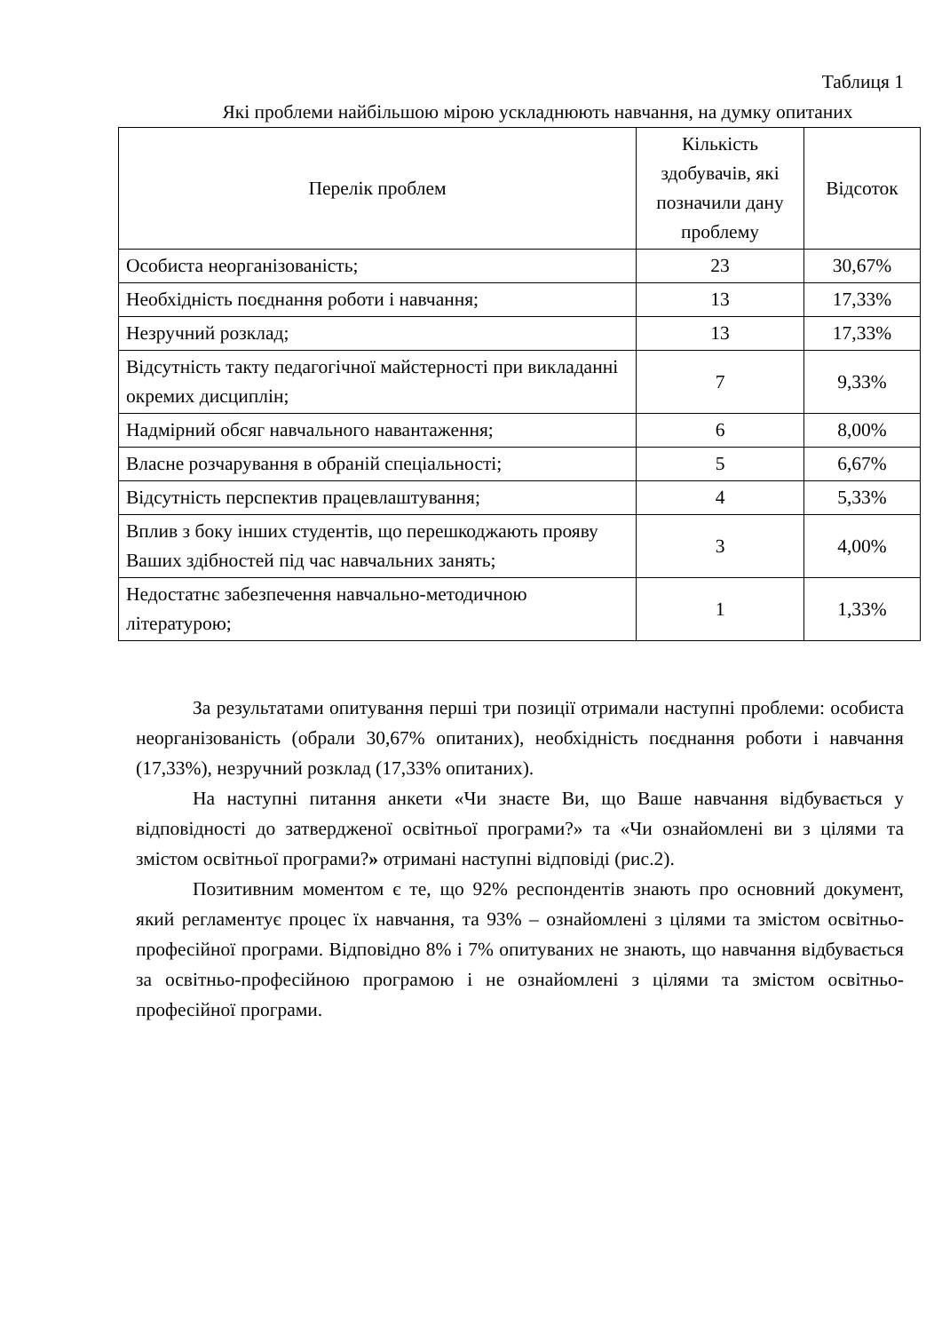Таблиця 1
Які проблеми найбільшою мірою ускладнюють навчання, на думку опитаних
| Перелік проблем | Кількість здобувачів, які позначили дану проблему | Відсоток |
| --- | --- | --- |
| Особиста неорганізованість; | 23 | 30,67% |
| Необхідність поєднання роботи і навчання; | 13 | 17,33% |
| Незручний розклад; | 13 | 17,33% |
| Відсутність такту педагогічної майстерності при викладанні окремих дисциплін; | 7 | 9,33% |
| Надмірний обсяг навчального навантаження; | 6 | 8,00% |
| Власне розчарування в обраній спеціальності; | 5 | 6,67% |
| Відсутність перспектив працевлаштування; | 4 | 5,33% |
| Вплив з боку інших студентів, що перешкоджають прояву Ваших здібностей під час навчальних занять; | 3 | 4,00% |
| Недостатнє забезпечення навчально-методичною літературою; | 1 | 1,33% |
За результатами опитування перші три позиції отримали наступні проблеми: особиста неорганізованість (обрали 30,67% опитаних), необхідність поєднання роботи і навчання (17,33%), незручний розклад (17,33% опитаних).
На наступні питання анкети «Чи знаєте Ви, що Ваше навчання відбувається у відповідності до затвердженої освітньої програми?» та «Чи ознайомлені ви з цілями та змістом освітньої програми?» отримані наступні відповіді (рис.2).
Позитивним моментом є те, що 92% респондентів знають про основний документ, який регламентує процес їх навчання, та 93% – ознайомлені з цілями та змістом освітньо-професійної програми. Відповідно 8% і 7% опитуваних не знають, що навчання відбувається за освітньо-професійною програмою і не ознайомлені з цілями та змістом освітньо-професійної програми.